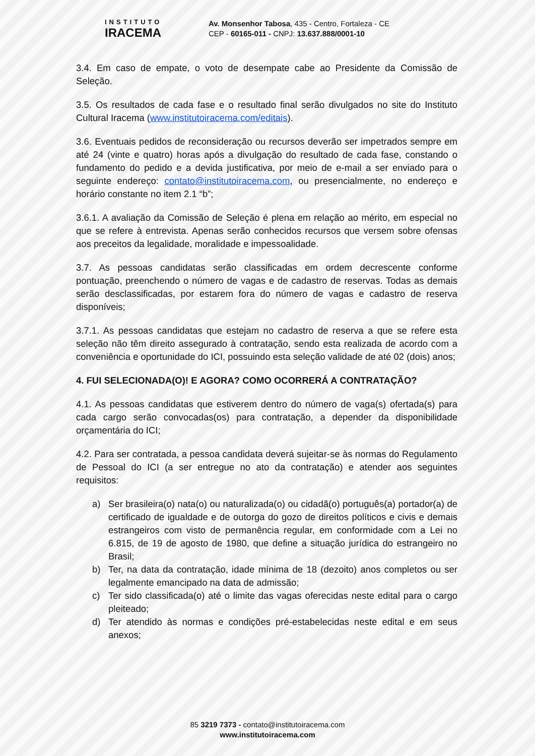INSTITUTO
IRACEMA
Av. Monsenhor Tabosa, 435 - Centro, Fortaleza - CE
CEP - 60165-011 - CNPJ: 13.637.888/0001-10
3.4. Em caso de empate, o voto de desempate cabe ao Presidente da Comissão de Seleção.
3.5. Os resultados de cada fase e o resultado final serão divulgados no site do Instituto Cultural Iracema (www.institutoiracema.com/editais).
3.6. Eventuais pedidos de reconsideração ou recursos deverão ser impetrados sempre em até 24 (vinte e quatro) horas após a divulgação do resultado de cada fase, constando o fundamento do pedido e a devida justificativa, por meio de e-mail a ser enviado para o seguinte endereço: contato@institutoiracema.com, ou presencialmente, no endereço e horário constante no item 2.1 “b”;
3.6.1. A avaliação da Comissão de Seleção é plena em relação ao mérito, em especial no que se refere à entrevista. Apenas serão conhecidos recursos que versem sobre ofensas aos preceitos da legalidade, moralidade e impessoalidade.
3.7. As pessoas candidatas serão classificadas em ordem decrescente conforme pontuação, preenchendo o número de vagas e de cadastro de reservas. Todas as demais serão desclassificadas, por estarem fora do número de vagas e cadastro de reserva disponíveis;
3.7.1. As pessoas candidatas que estejam no cadastro de reserva a que se refere esta seleção não têm direito assegurado à contratação, sendo esta realizada de acordo com a conveniência e oportunidade do ICI, possuindo esta seleção validade de até 02 (dois) anos;
4. FUI SELECIONADA(O)! E AGORA? COMO OCORRERÁ A CONTRATAÇÃO?
4.1. As pessoas candidatas que estiverem dentro do número de vaga(s) ofertada(s) para cada cargo serão convocadas(os) para contratação, a depender da disponibilidade orçamentária do ICI;
4.2. Para ser contratada, a pessoa candidata deverá sujeitar-se às normas do Regulamento de Pessoal do ICI (a ser entregue no ato da contratação) e atender aos seguintes requisitos:
a) Ser brasileira(o) nata(o) ou naturalizada(o) ou cidadã(o) português(a) portador(a) de certificado de igualdade e de outorga do gozo de direitos políticos e civis e demais estrangeiros com visto de permanência regular, em conformidade com a Lei no 6.815, de 19 de agosto de 1980, que define a situação jurídica do estrangeiro no Brasil;
b) Ter, na data da contratação, idade mínima de 18 (dezoito) anos completos ou ser legalmente emancipado na data de admissão;
c) Ter sido classificada(o) até o limite das vagas oferecidas neste edital para o cargo pleiteado;
d) Ter atendido às normas e condições pré-estabelecidas neste edital e em seus anexos;
85 3219 7373 - contato@institutoiracema.com
www.institutoiracema.com